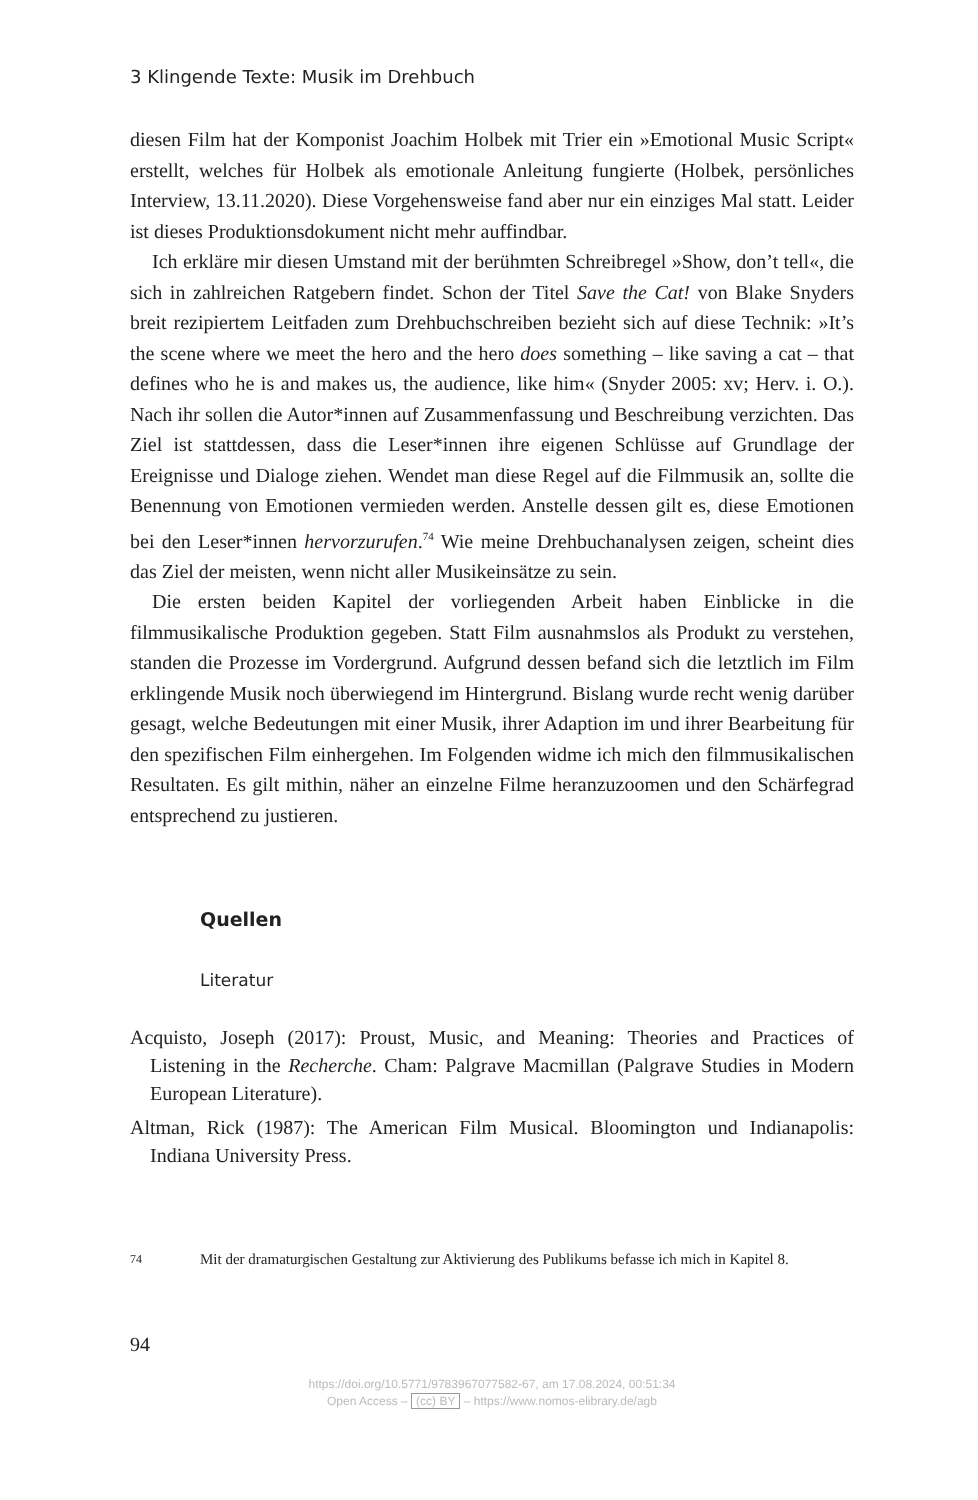3 Klingende Texte: Musik im Drehbuch
diesen Film hat der Komponist Joachim Holbek mit Trier ein »Emotional Music Script« erstellt, welches für Holbek als emotionale Anleitung fungierte (Holbek, persönliches Interview, 13.11.2020). Diese Vorgehensweise fand aber nur ein einziges Mal statt. Leider ist dieses Produktionsdokument nicht mehr auffindbar.
Ich erkläre mir diesen Umstand mit der berühmten Schreibregel »Show, don’t tell«, die sich in zahlreichen Ratgebern findet. Schon der Titel Save the Cat! von Blake Snyders breit rezipiertem Leitfaden zum Drehbuchschreiben bezieht sich auf diese Technik: »It’s the scene where we meet the hero and the hero does something – like saving a cat – that defines who he is and makes us, the audience, like him« (Snyder 2005: xv; Herv. i. O.). Nach ihr sollen die Autor*innen auf Zusammenfassung und Beschreibung verzichten. Das Ziel ist stattdessen, dass die Leser*innen ihre eigenen Schlüsse auf Grundlage der Ereignisse und Dialoge ziehen. Wendet man diese Regel auf die Filmmusik an, sollte die Benennung von Emotionen vermieden werden. Anstelle dessen gilt es, diese Emotionen bei den Leser*innen hervorzurufen.<sup>74</sup> Wie meine Drehbuchanalysen zeigen, scheint dies das Ziel der meisten, wenn nicht aller Musikeinsätze zu sein.
Die ersten beiden Kapitel der vorliegenden Arbeit haben Einblicke in die filmmusikalische Produktion gegeben. Statt Film ausnahmslos als Produkt zu verstehen, standen die Prozesse im Vordergrund. Aufgrund dessen befand sich die letztlich im Film erklingende Musik noch überwiegend im Hintergrund. Bislang wurde recht wenig darüber gesagt, welche Bedeutungen mit einer Musik, ihrer Adaption im und ihrer Bearbeitung für den spezifischen Film einhergehen. Im Folgenden widme ich mich den filmmusikalischen Resultaten. Es gilt mithin, näher an einzelne Filme heranzuzoomen und den Schärfegrad entsprechend zu justieren.
Quellen
Literatur
Acquisto, Joseph (2017): Proust, Music, and Meaning: Theories and Practices of Listening in the Recherche. Cham: Palgrave Macmillan (Palgrave Studies in Modern European Literature).
Altman, Rick (1987): The American Film Musical. Bloomington und Indianapolis: Indiana University Press.
74 Mit der dramaturgischen Gestaltung zur Aktivierung des Publikums befasse ich mich in Kapitel 8.
94
https://doi.org/10.5771/9783967077582-67, am 17.08.2024, 00:51:34
Open Access – (cc) BY – https://www.nomos-elibrary.de/agb